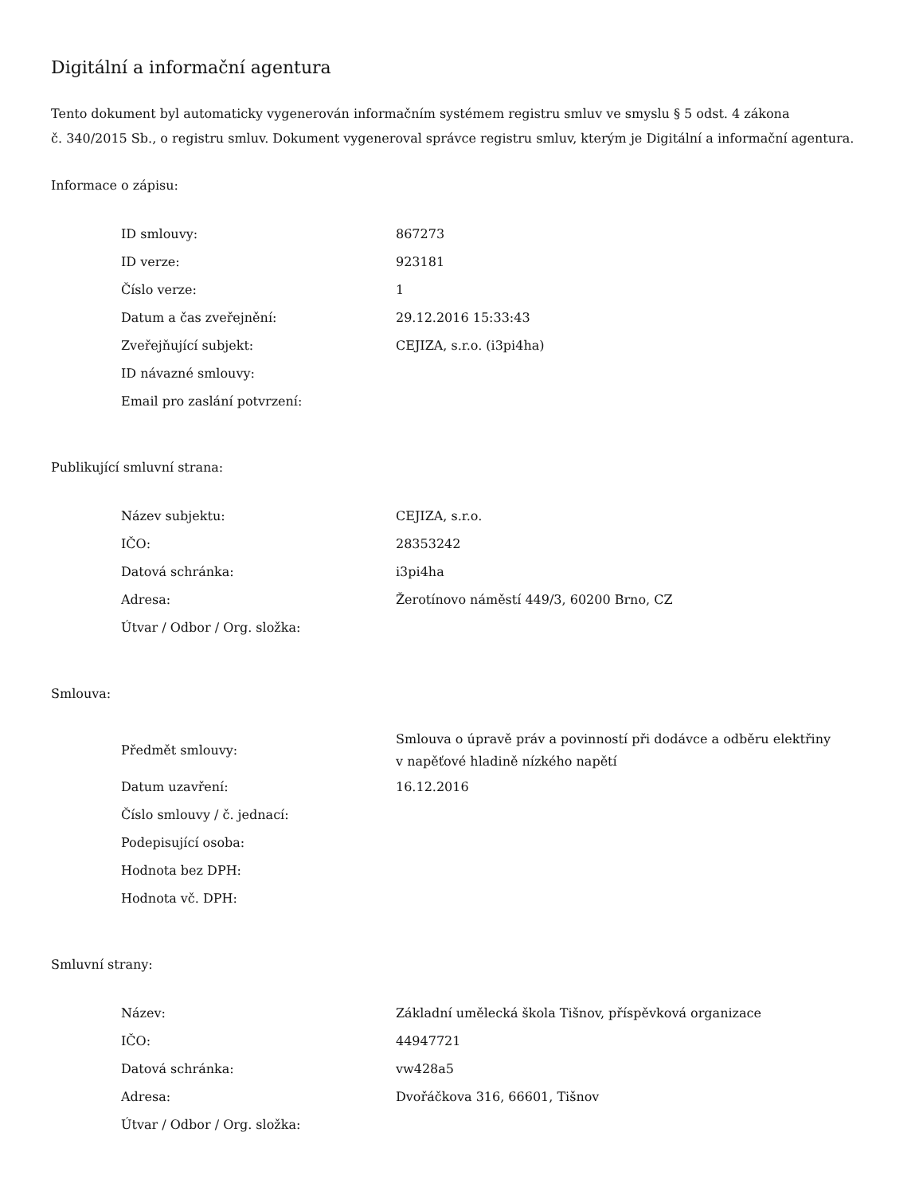Digitální a informační agentura
Tento dokument byl automaticky vygenerován informačním systémem registru smluv ve smyslu § 5 odst. 4 zákona
č. 340/2015 Sb., o registru smluv. Dokument vygeneroval správce registru smluv, kterým je Digitální a informační agentura.
Informace o zápisu:
| ID smlouvy: | 867273 |
| ID verze: | 923181 |
| Číslo verze: | 1 |
| Datum a čas zveřejnění: | 29.12.2016 15:33:43 |
| Zveřejňující subjekt: | CEJIZA, s.r.o. (i3pi4ha) |
| ID návazné smlouvy: | |
| Email pro zaslání potvrzení: | |
Publikující smluvní strana:
| Název subjektu: | CEJIZA, s.r.o. |
| IČO: | 28353242 |
| Datová schránka: | i3pi4ha |
| Adresa: | Žerotínovo náměstí 449/3, 60200 Brno, CZ |
| Útvar / Odbor / Org. složka: | |
Smlouva:
| Předmět smlouvy: | Smlouva o úpravě práv a povinností při dodávce a odběru elektřiny v napěťové hladině nízkého napětí |
| Datum uzavření: | 16.12.2016 |
| Číslo smlouvy / č. jednací: | |
| Podepisující osoba: | |
| Hodnota bez DPH: | |
| Hodnota vč. DPH: | |
Smluvní strany:
| Název: | Základní umělecká škola Tišnov, příspěvková organizace |
| IČO: | 44947721 |
| Datová schránka: | vw428a5 |
| Adresa: | Dvořáčkova 316, 66601, Tišnov |
| Útvar / Odbor / Org. složka: | |